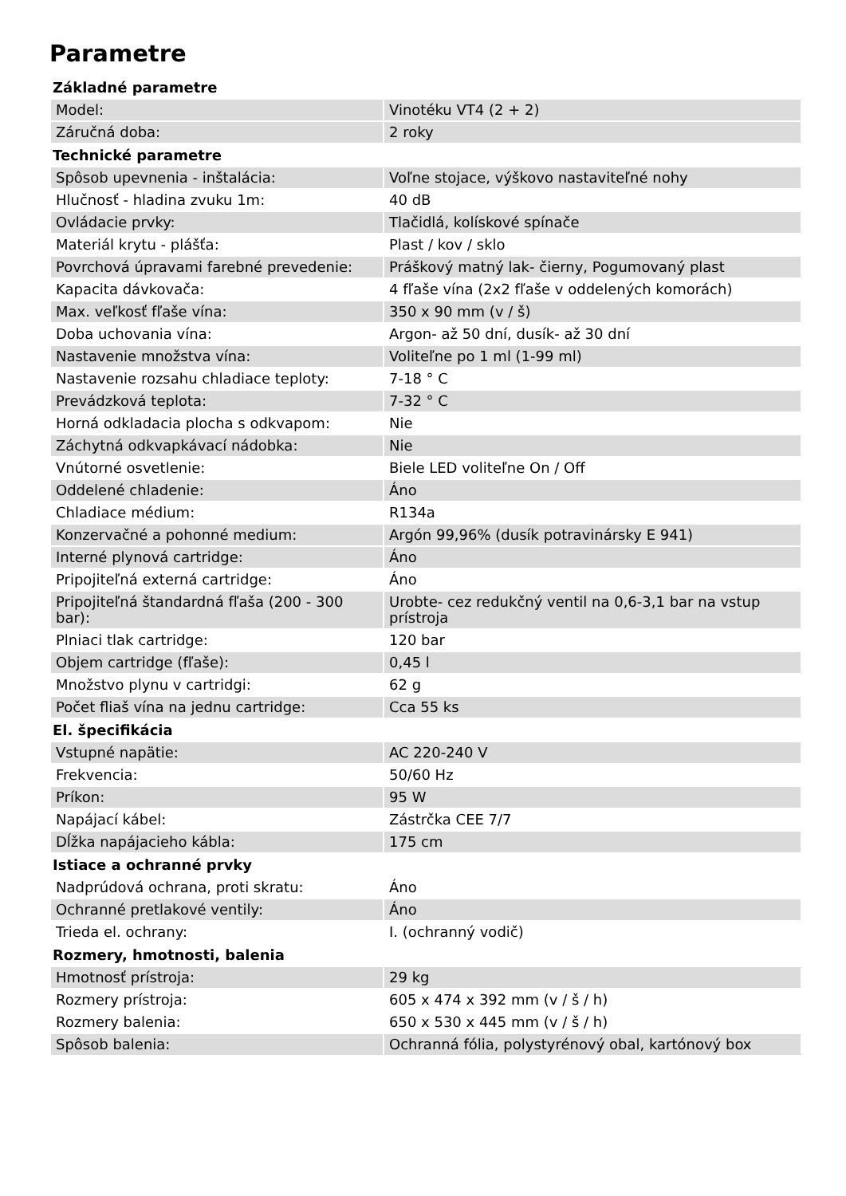Parametre
| Základné parametre | |
| --- | --- |
| Model: | Vinotéku VT4 (2 + 2) |
| Záručná doba: | 2 roky |
| Technické parametre | |
| Spôsob upevnenia - inštalácia: | Voľne stojace, výškovo nastaviteľné nohy |
| Hlučnosť - hladina zvuku 1m: | 40 dB |
| Ovládacie prvky: | Tlačidlá, kolískové spínače |
| Materiál krytu - plášťa: | Plast / kov / sklo |
| Povrchová úpravami farebné prevedenie: | Práškový matný lak- čierny, Pogumovaný plast |
| Kapacita dávkovača: | 4 fľaše vína (2x2 fľaše v oddelených komorách) |
| Max. veľkosť fľaše vína: | 350 x 90 mm (v / š) |
| Doba uchovania vína: | Argon- až 50 dní, dusík- až 30 dní |
| Nastavenie množstva vína: | Voliteľne po 1 ml (1-99 ml) |
| Nastavenie rozsahu chladiace teploty: | 7-18 ° C |
| Prevádzková teplota: | 7-32 ° C |
| Horná odkladacia plocha s odkvapom: | Nie |
| Záchytná odkvapkávací nádobka: | Nie |
| Vnútorné osvetlenie: | Biele LED voliteľne On / Off |
| Oddelené chladenie: | Áno |
| Chladiace médium: | R134a |
| Konzervačné a pohonné medium: | Argón 99,96% (dusík potravinársky E 941) |
| Interné plynová cartridge: | Áno |
| Pripojiteľná externá cartridge: | Áno |
| Pripojiteľná štandardná fľaša (200 - 300 bar): | Urobte- cez redukčný ventil na 0,6-3,1 bar na vstup prístroja |
| Plniaci tlak cartridge: | 120 bar |
| Objem cartridge (fľaše): | 0,45 l |
| Množstvo plynu v cartridgi: | 62 g |
| Počet fliaš vína na jednu cartridge: | Cca 55 ks |
| El. špecifikácia | |
| Vstupné napätie: | AC 220-240 V |
| Frekvencia: | 50/60 Hz |
| Príkon: | 95 W |
| Napájací kábel: | Zástrčka CEE 7/7 |
| Dĺžka napájacieho kábla: | 175 cm |
| Istiace a ochranné prvky | |
| Nadprúdová ochrana, proti skratu: | Áno |
| Ochranné pretlakové ventily: | Áno |
| Trieda el. ochrany: | I. (ochranný vodič) |
| Rozmery, hmotnosti, balenia | |
| Hmotnosť prístroja: | 29 kg |
| Rozmery prístroja: | 605 x 474 x 392 mm (v / š / h) |
| Rozmery balenia: | 650 x 530 x 445 mm (v / š / h) |
| Spôsob balenia: | Ochranná fólia, polystyrénový obal, kartónový box |